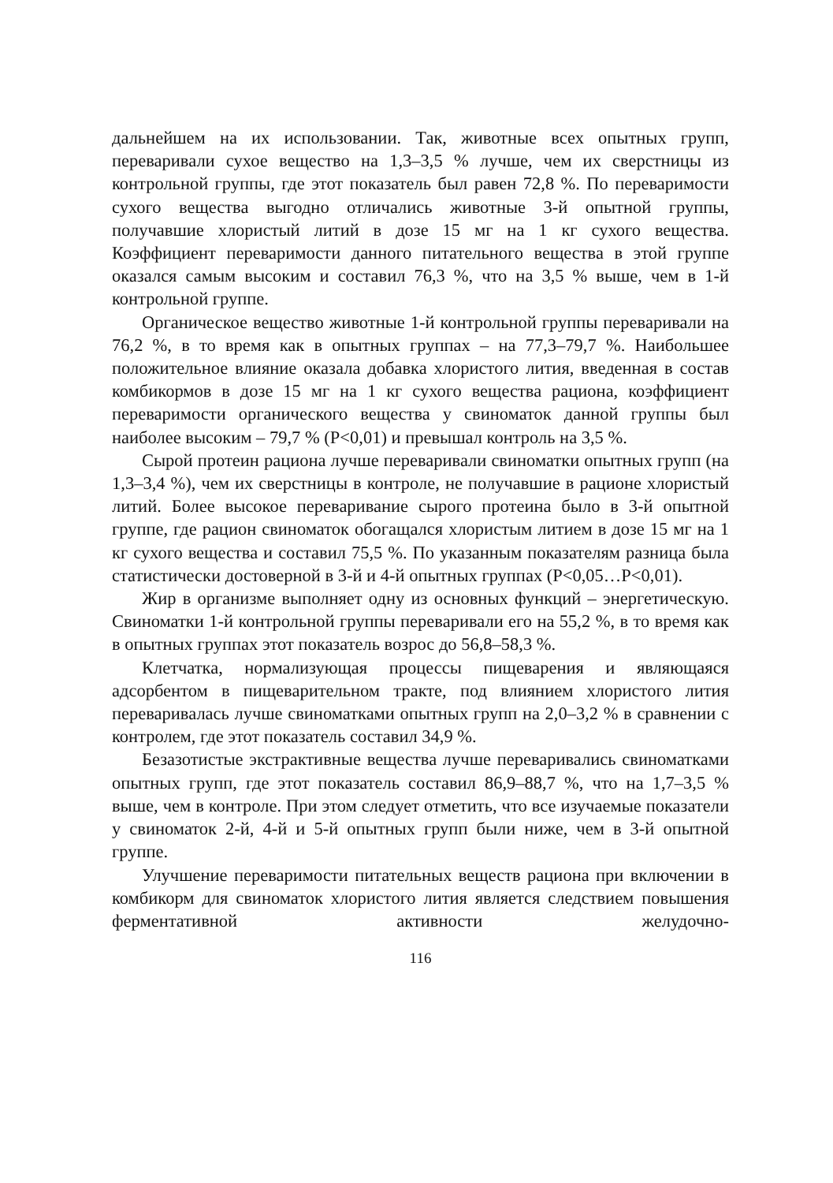дальнейшем на их использовании. Так, животные всех опытных групп, переваривали сухое вещество на 1,3–3,5 % лучше, чем их сверстницы из контрольной группы, где этот показатель был равен 72,8 %. По переваримости сухого вещества выгодно отличались животные 3-й опытной группы, получавшие хлористый литий в дозе 15 мг на 1 кг сухого вещества. Коэффициент переваримости данного питательного вещества в этой группе оказался самым высоким и составил 76,3 %, что на 3,5 % выше, чем в 1-й контрольной группе.
Органическое вещество животные 1-й контрольной группы переваривали на 76,2 %, в то время как в опытных группах – на 77,3–79,7 %. Наибольшее положительное влияние оказала добавка хлористого лития, введенная в состав комбикормов в дозе 15 мг на 1 кг сухого вещества рациона, коэффициент переваримости органического вещества у свиноматок данной группы был наиболее высоким – 79,7 % (P<0,01) и превышал контроль на 3,5 %.
Сырой протеин рациона лучше переваривали свиноматки опытных групп (на 1,3–3,4 %), чем их сверстницы в контроле, не получавшие в рационе хлористый литий. Более высокое переваривание сырого протеина было в 3-й опытной группе, где рацион свиноматок обогащался хлористым литием в дозе 15 мг на 1 кг сухого вещества и составил 75,5 %. По указанным показателям разница была статистически достоверной в 3-й и 4-й опытных группах (P<0,05…P<0,01).
Жир в организме выполняет одну из основных функций – энергетическую. Свиноматки 1-й контрольной группы переваривали его на 55,2 %, в то время как в опытных группах этот показатель возрос до 56,8–58,3 %.
Клетчатка, нормализующая процессы пищеварения и являющаяся адсорбентом в пищеварительном тракте, под влиянием хлористого лития переваривалась лучше свиноматками опытных групп на 2,0–3,2 % в сравнении с контролем, где этот показатель составил 34,9 %.
Безазотистые экстрактивные вещества лучше переваривались свиноматками опытных групп, где этот показатель составил 86,9–88,7 %, что на 1,7–3,5 % выше, чем в контроле. При этом следует отметить, что все изучаемые показатели у свиноматок 2-й, 4-й и 5-й опытных групп были ниже, чем в 3-й опытной группе.
Улучшение переваримости питательных веществ рациона при включении в комбикорм для свиноматок хлористого лития является следствием повышения ферментативной активности желудочно-
116